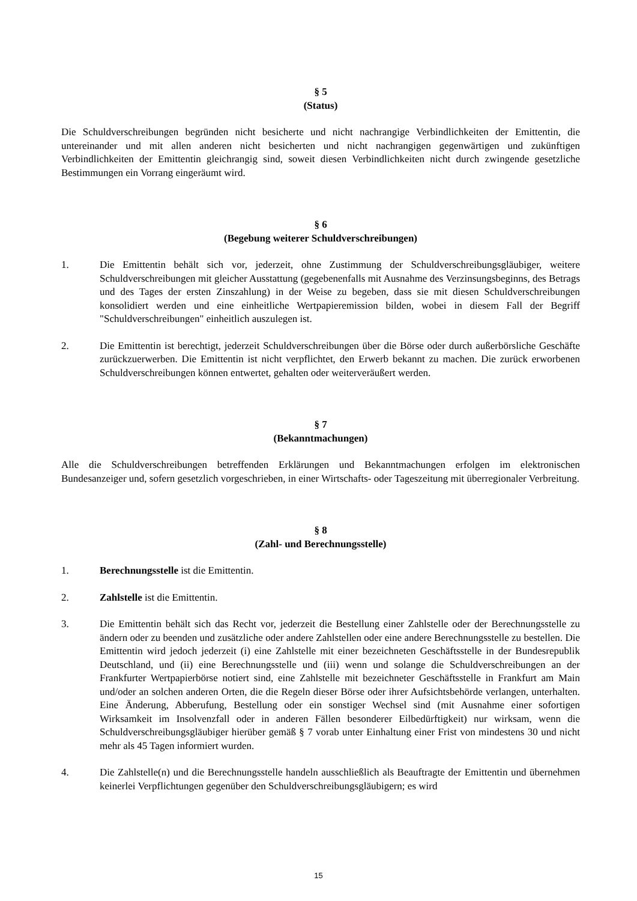§ 5
(Status)
Die Schuldverschreibungen begründen nicht besicherte und nicht nachrangige Verbindlichkeiten der Emittentin, die untereinander und mit allen anderen nicht besicherten und nicht nachrangigen gegenwärtigen und zukünftigen Verbindlichkeiten der Emittentin gleichrangig sind, soweit diesen Verbindlichkeiten nicht durch zwingende gesetzliche Bestimmungen ein Vorrang eingeräumt wird.
§ 6
(Begebung weiterer Schuldverschreibungen)
1. Die Emittentin behält sich vor, jederzeit, ohne Zustimmung der Schuldverschreibungsgläubiger, weitere Schuldverschreibungen mit gleicher Ausstattung (gegebenenfalls mit Ausnahme des Verzinsungsbeginns, des Betrags und des Tages der ersten Zinszahlung) in der Weise zu begeben, dass sie mit diesen Schuldverschreibungen konsolidiert werden und eine einheitliche Wertpapieremission bilden, wobei in diesem Fall der Begriff "Schuldverschreibungen" einheitlich auszulegen ist.
2. Die Emittentin ist berechtigt, jederzeit Schuldverschreibungen über die Börse oder durch außerbörsliche Geschäfte zurückzuerwerben. Die Emittentin ist nicht verpflichtet, den Erwerb bekannt zu machen. Die zurück erworbenen Schuldverschreibungen können entwertet, gehalten oder weiterveräußert werden.
§ 7
(Bekanntmachungen)
Alle die Schuldverschreibungen betreffenden Erklärungen und Bekanntmachungen erfolgen im elektronischen Bundesanzeiger und, sofern gesetzlich vorgeschrieben, in einer Wirtschafts- oder Tageszeitung mit überregionaler Verbreitung.
§ 8
(Zahl- und Berechnungsstelle)
1. Berechnungsstelle ist die Emittentin.
2. Zahlstelle ist die Emittentin.
3. Die Emittentin behält sich das Recht vor, jederzeit die Bestellung einer Zahlstelle oder der Berechnungsstelle zu ändern oder zu beenden und zusätzliche oder andere Zahlstellen oder eine andere Berechnungsstelle zu bestellen. Die Emittentin wird jedoch jederzeit (i) eine Zahlstelle mit einer bezeichneten Geschäftsstelle in der Bundesrepublik Deutschland, und (ii) eine Berechnungsstelle und (iii) wenn und solange die Schuldverschreibungen an der Frankfurter Wertpapierbörse notiert sind, eine Zahlstelle mit bezeichneter Geschäftsstelle in Frankfurt am Main und/oder an solchen anderen Orten, die die Regeln dieser Börse oder ihrer Aufsichtsbehörde verlangen, unterhalten. Eine Änderung, Abberufung, Bestellung oder ein sonstiger Wechsel sind (mit Ausnahme einer sofortigen Wirksamkeit im Insolvenzfall oder in anderen Fällen besonderer Eilbedürftigkeit) nur wirksam, wenn die Schuldverschreibungsgläubiger hierüber gemäß § 7 vorab unter Einhaltung einer Frist von mindestens 30 und nicht mehr als 45 Tagen informiert wurden.
4. Die Zahlstelle(n) und die Berechnungsstelle handeln ausschließlich als Beauftragte der Emittentin und übernehmen keinerlei Verpflichtungen gegenüber den Schuldverschreibungsgläubigern; es wird
15